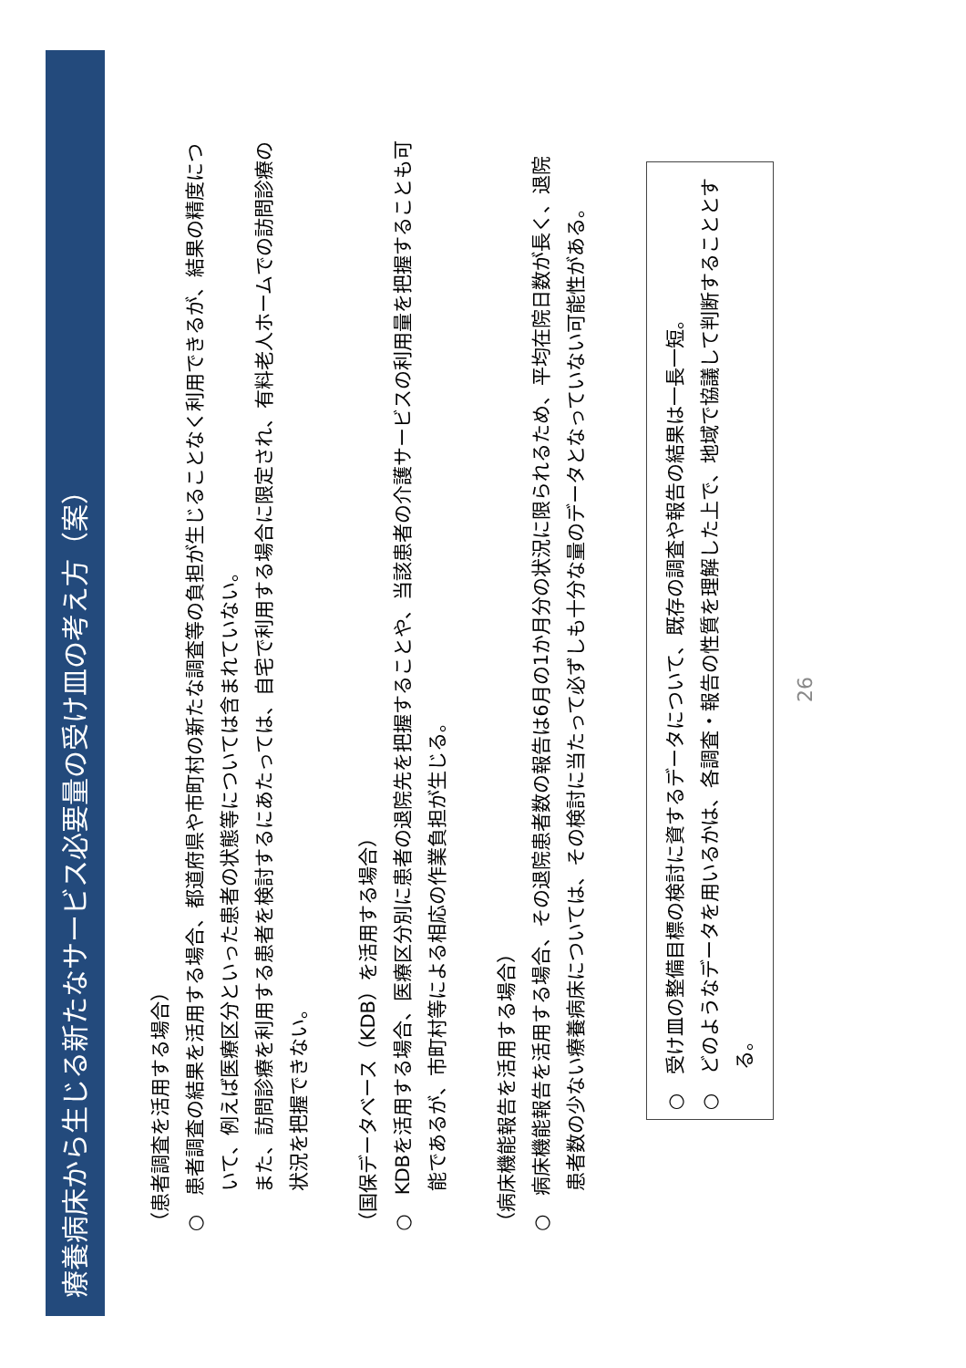療養病床から生じる新たなサービス必要量の受け皿の考え方（案）
（患者調査を活用する場合）
○　患者調査の結果を活用する場合、都道府県や市町村の新たな調査等の負担が生じることなく利用できるが、結果の精度について、例えば医療区分といった患者の状態等については含まれていない。
　　また、訪問診療を利用する患者を検討するにあたっては、自宅で利用する場合に限定され、有料老人ホームでの訪問診療の状況を把握できない。
（国保データベース（KDB）を活用する場合）
○　KDBを活用する場合、医療区分別に患者の退院先を把握することや、当該患者の介護サービスの利用量を把握することも可能であるが、市町村等による相応の作業負担が生じる。
（病床機能報告を活用する場合）
○　病床機能報告を活用する場合、その退院患者数の報告は6月の1か月分の状況に限られるため、平均在院日数が長く、退院患者数の少ない療養病床については、その検討に当たって必ずしも十分な量のデータとなっていない可能性がある。
○　受け皿の整備目標の検討に資するデータについて、既存の調査や報告の結果は一長一短。
○　どのようなデータを用いるかは、各調査・報告の性質を理解した上で、地域で協議して判断することとする。
26